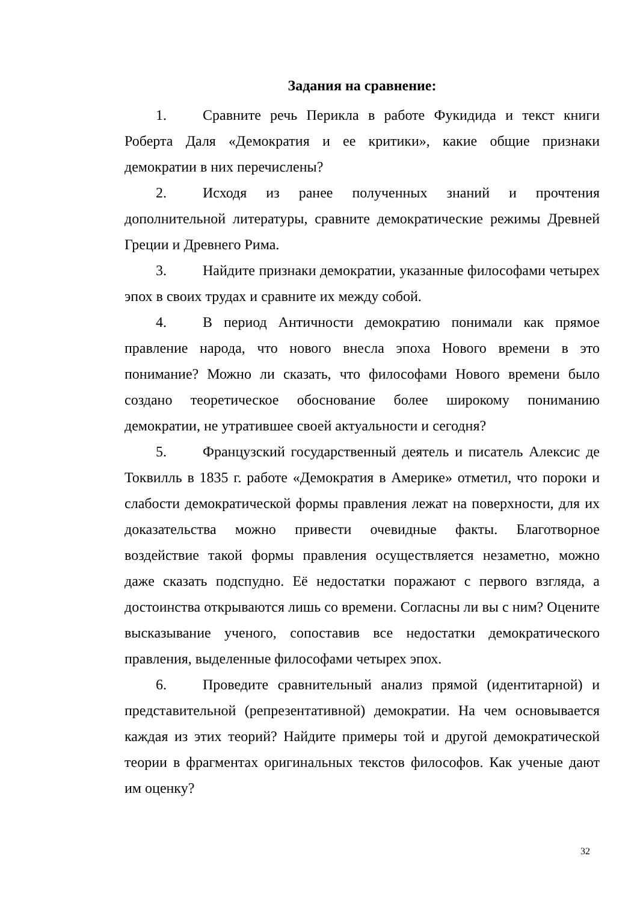Задания на сравнение:
1. Сравните речь Перикла в работе Фукидида и текст книги Роберта Даля «Демократия и ее критики», какие общие признаки демократии в них перечислены?
2. Исходя из ранее полученных знаний и прочтения дополнительной литературы, сравните демократические режимы Древней Греции и Древнего Рима.
3. Найдите признаки демократии, указанные философами четырех эпох в своих трудах и сравните их между собой.
4. В период Античности демократию понимали как прямое правление народа, что нового внесла эпоха Нового времени в это понимание? Можно ли сказать, что философами Нового времени было создано теоретическое обоснование более широкому пониманию демократии, не утратившее своей актуальности и сегодня?
5. Французский государственный деятель и писатель Алексис де Токвилль в 1835 г. работе «Демократия в Америке» отметил, что пороки и слабости демократической формы правления лежат на поверхности, для их доказательства можно привести очевидные факты. Благотворное воздействие такой формы правления осуществляется незаметно, можно даже сказать подспудно. Её недостатки поражают с первого взгляда, а достоинства открываются лишь со времени. Согласны ли вы с ним? Оцените высказывание ученого, сопоставив все недостатки демократического правления, выделенные философами четырех эпох.
6. Проведите сравнительный анализ прямой (идентитарной) и представительной (репрезентативной) демократии. На чем основывается каждая из этих теорий? Найдите примеры той и другой демократической теории в фрагментах оригинальных текстов философов. Как ученые дают им оценку?
32